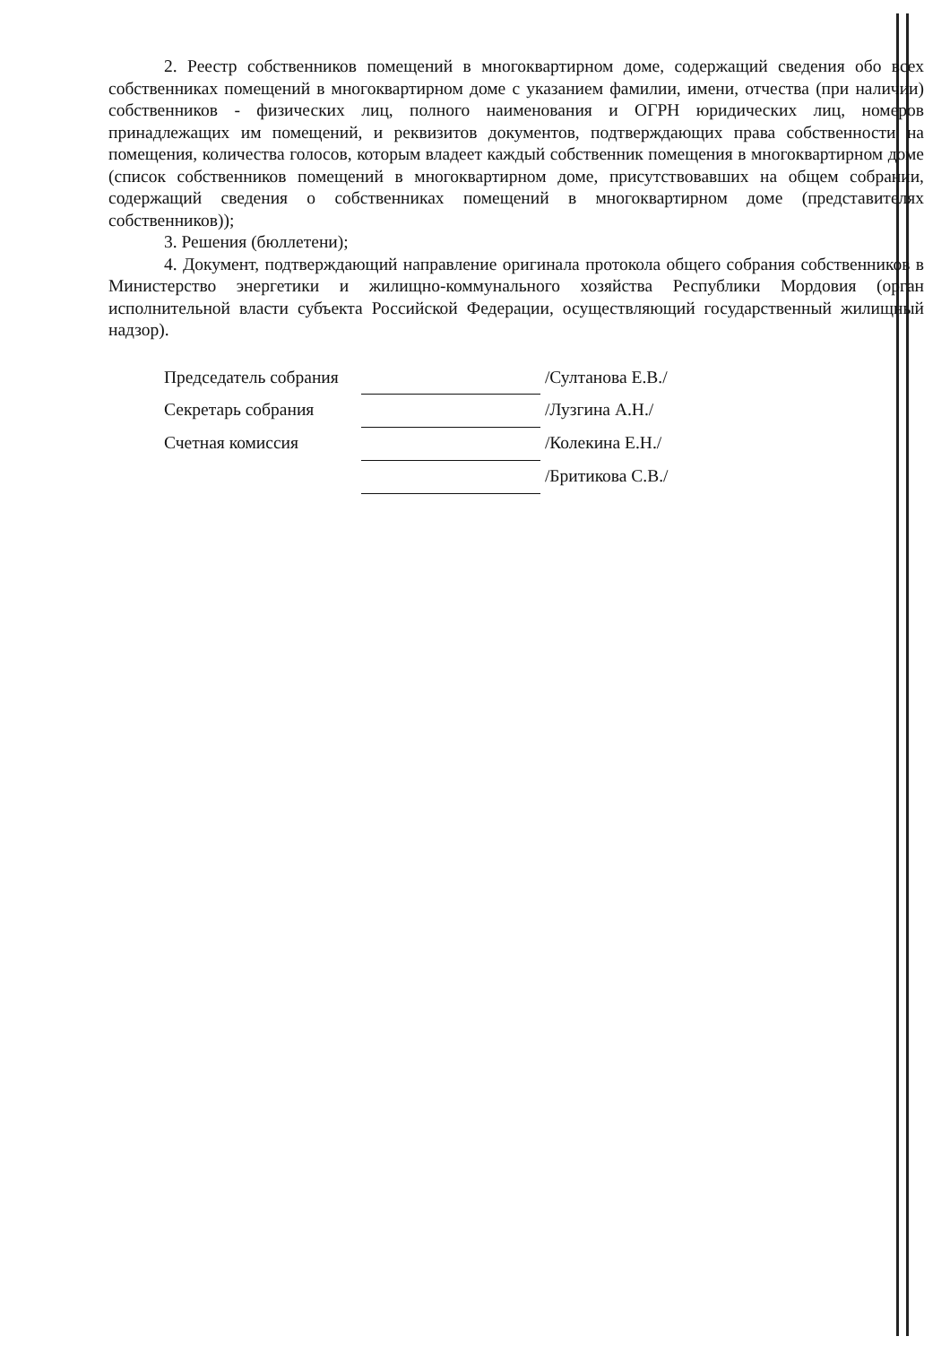2. Реестр собственников помещений в многоквартирном доме, содержащий сведения обо всех собственниках помещений в многоквартирном доме с указанием фамилии, имени, отчества (при наличии) собственников - физических лиц, полного наименования и ОГРН юридических лиц, номеров принадлежащих им помещений, и реквизитов документов, подтверждающих права собственности на помещения, количества голосов, которым владеет каждый собственник помещения в многоквартирном доме (список собственников помещений в многоквартирном доме, присутствовавших на общем собрании, содержащий сведения о собственниках помещений в многоквартирном доме (представителях собственников));
3. Решения (бюллетени);
4. Документ, подтверждающий направление оригинала протокола общего собрания собственников в Министерство энергетики и жилищно-коммунального хозяйства Республики Мордовия (орган исполнительной власти субъекта Российской Федерации, осуществляющий государственный жилищный надзор).
| Председатель собрания | | /Султанова Е.В./ |
| Секретарь собрания | | /Лузгина А.Н./ |
| Счетная комиссия | | /Колекина Е.Н./ |
| | | /Бритикова С.В./ |